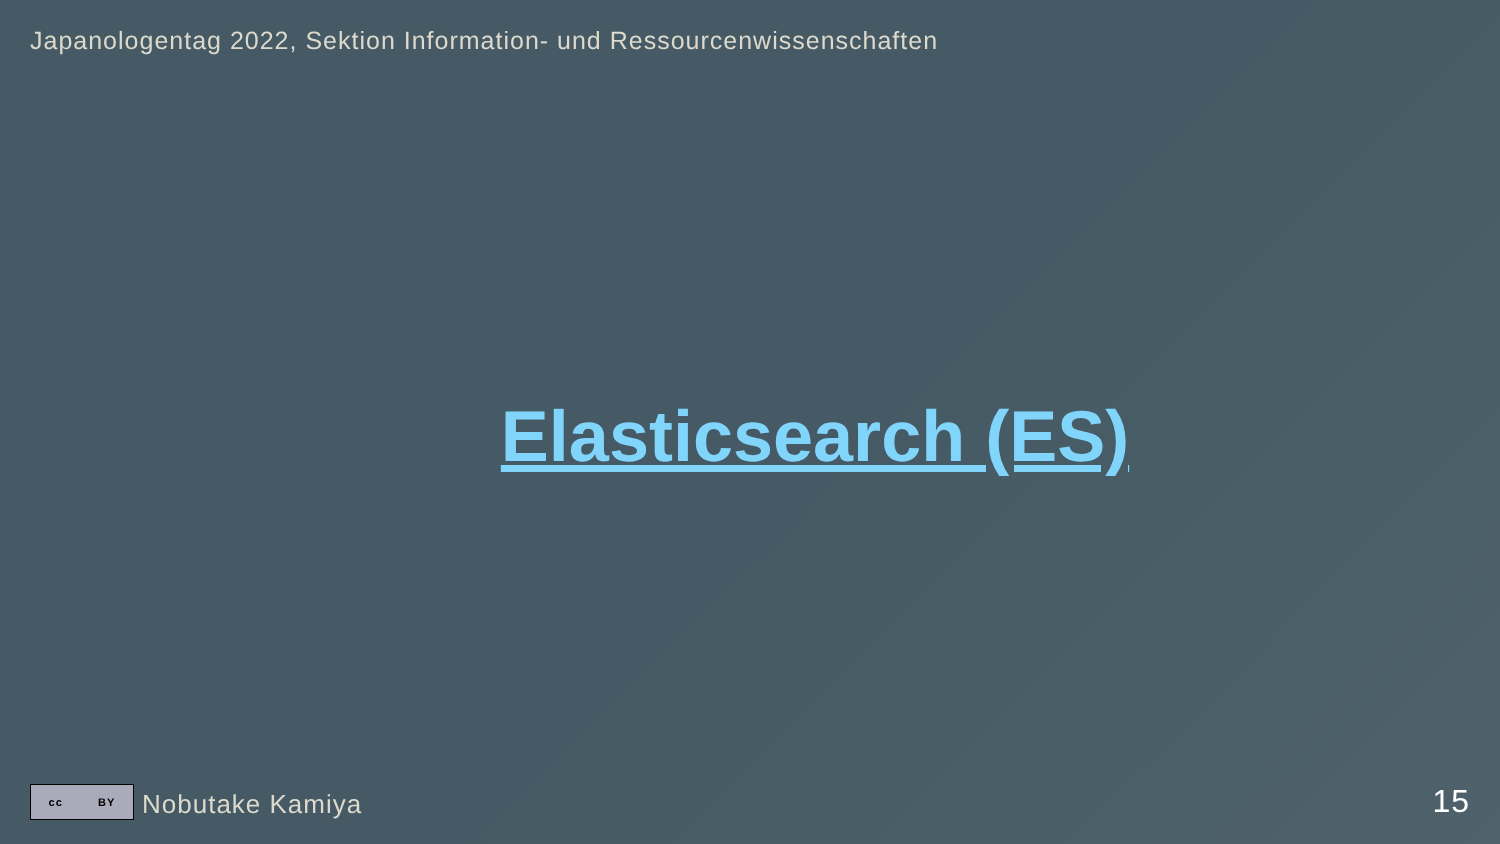Japanologentag 2022, Sektion Information- und Ressourcenwissenschaften
Elasticsearch (ES)
cc BY
Nobutake Kamiya 15